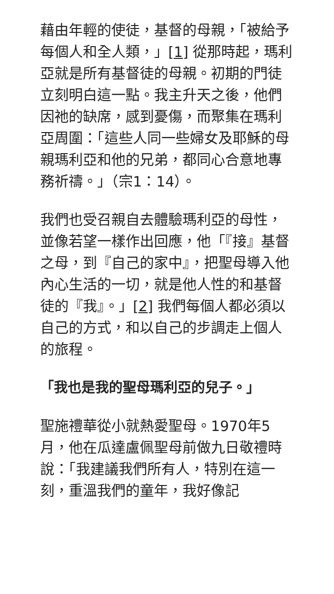藉由年輕的使徒，基督的母親，「被給予每個人和全人類，」[1] 從那時起，瑪利亞就是所有基督徒的母親。初期的門徒立刻明白這一點。我主升天之後，他們因祂的缺席，感到憂傷，而聚集在瑪利亞周圍：「這些人同一些婦女及耶穌的母親瑪利亞和他的兄弟，都同心合意地專務祈禱。」（宗1：14）。
我們也受召親自去體驗瑪利亞的母性，並像若望一樣作出回應，他「『接』基督之母，到『自己的家中』，把聖母導入他內心生活的一切，就是他人性的和基督徒的『我』。」[2] 我們每個人都必須以自己的方式，和以自己的步調走上個人的旅程。
「我也是我的聖母瑪利亞的兒子。」
聖施禮華從小就熱愛聖母。1970年5月，他在瓜達盧佩聖母前做九日敬禮時說：「我建議我們所有人，特別在這一刻，重溫我們的童年，我好像記